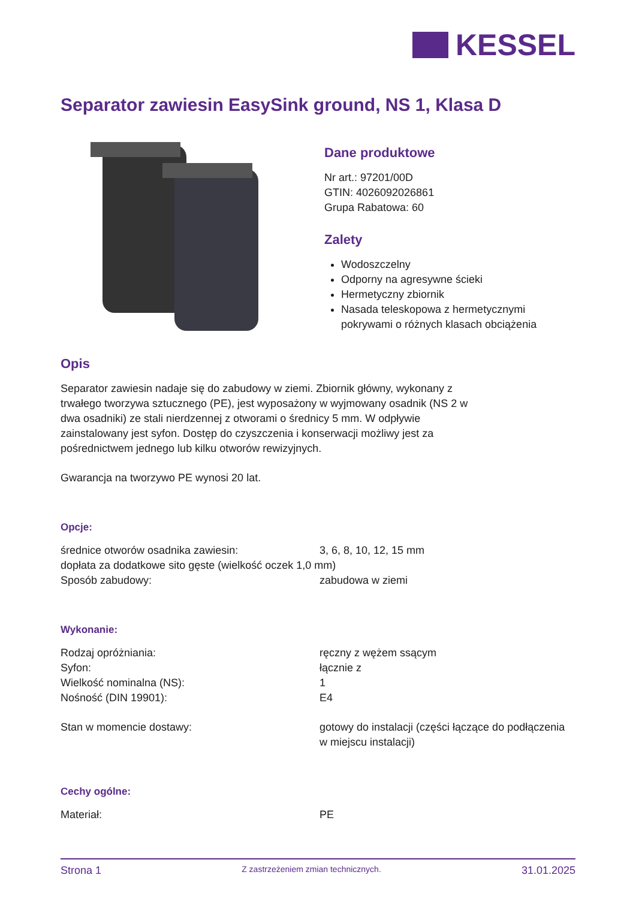KESSEL
Separator zawiesin EasySink ground, NS 1, Klasa D
Dane produktowe
Nr art.: 97201/00D
GTIN: 4026092026861
Grupa Rabatowa: 60
Zalety
Wodoszczelny
Odporny na agresywne ścieki
Hermetyczny zbiornik
Nasada teleskopowa z hermetycznymi pokrywami o różnych klasach obciążenia
Opis
Separator zawiesin nadaje się do zabudowy w ziemi. Zbiornik główny, wykonany z trwałego tworzywa sztucznego (PE), jest wyposażony w wyjmowany osadnik (NS 2 w dwa osadniki) ze stali nierdzennej z otworami o średnicy 5 mm. W odpływie zainstalowany jest syfon. Dostęp do czyszczenia i konserwacji możliwy jest za pośrednictwem jednego lub kilku otworów rewizyjnych.
Gwarancja na tworzywo PE wynosi 20 lat.
Opcje:
| średnice otworów osadnika zawiesin: | 3, 6, 8, 10, 12, 15 mm |
| dopłata za dodatkowe sito gęste (wielkość oczek 1,0 mm) | |
| Sposób zabudowy: | zabudowa w ziemi |
Wykonanie:
| Rodzaj opróżniania: | ręczny z wężem ssącym |
| Syfon: | łącznie z |
| Wielkość nominalna (NS): | 1 |
| Nośność (DIN 19901): | E4 |
| Stan w momencie dostawy: | gotowy do instalacji (części łączące do podłączenia w miejscu instalacji) |
Cechy ogólne:
| Materiał: | PE |
Strona 1 Z zastrzeżeniem zmian technicznych. 31.01.2025